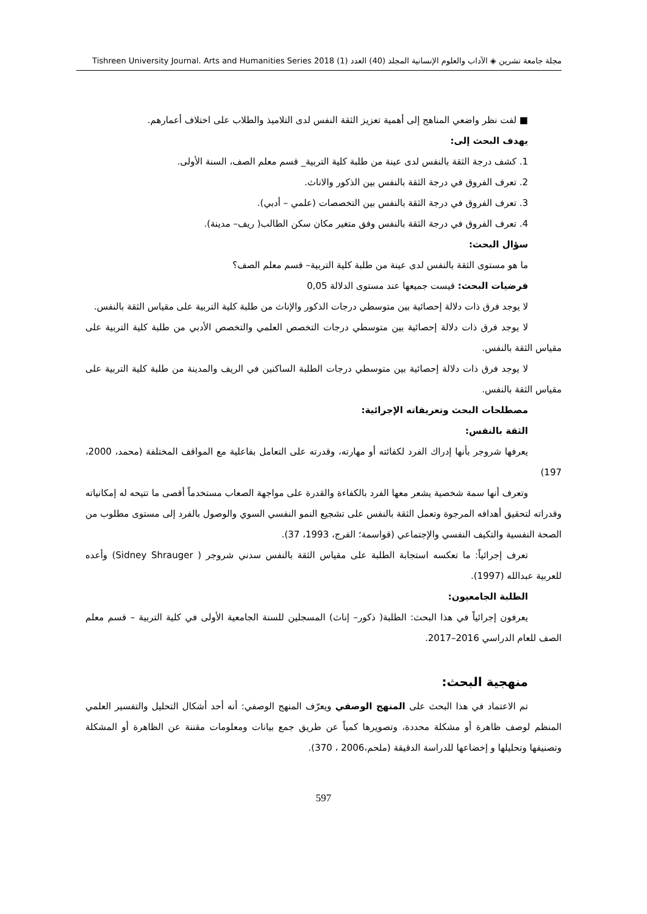مجلة جامعة تشرين ◈ الآداب والعلوم الإنسانية المجلد (40) العدد (1) Tishreen University Journal. Arts and Humanities Series 2018
■ لفت نظر واضعي المناهج إلى أهمية تعزيز الثقة النفس لدى التلاميذ والطلاب على اختلاف أعمارهم.
يهدف البحث إلى:
1. كشف درجة الثقة بالنفس لدى عينة من طلبة كلية التربية_ قسم معلم الصف، السنة الأولى.
2. تعرف الفروق في درجة الثقة بالنفس بين الذكور والاناث.
3. تعرف الفروق في درجة الثقة بالنفس بين التخصصات (علمي – أدبي).
4. تعرف الفروق في درجة الثقة بالنفس وفق متغير مكان سكن الطالب( ريف– مدينة).
سؤال البحث:
ما هو مستوى الثقة بالنفس لدى عينة من طلبة كلية التربية– قسم معلم الصف؟
فرضيات البحث: قيست جميعها عند مستوى الدلالة 0,05
لا يوجد فرق ذات دلالة إحصائية بين متوسطي درجات الذكور والإناث من طلبة كلية التربية على مقياس الثقة بالنفس.
لا يوجد فرق ذات دلالة إحصائية بين متوسطي درجات التخصص العلمي والتخصص الأدبي من طلبة كلية التربية على مقياس الثقة بالنفس.
لا يوجد فرق ذات دلالة إحصائية بين متوسطي درجات الطلبة الساكنين في الريف والمدينة من طلبة كلية التربية على مقياس الثقة بالنفس.
مصطلحات البحث وتعريفاته الإجرائية:
الثقة بالنفس:
يعرفها شروجر بأنها إدراك الفرد لكفائته أو مهارته، وقدرته على التعامل بفاعلية مع المواقف المختلفة (محمد، 2000، 197)
وتعرف أنها سمة شخصية يشعر معها الفرد بالكفاءة والقدرة على مواجهة الصعاب مستخدماً أقصى ما تتيحه له إمكانياته وقدراته لتحقيق أهدافه المرجوة وتعمل الثقة بالنفس على تشجيع النمو النفسي السوي والوصول بالفرد إلى مستوى مطلوب من الصحة النفسية والتكيف النفسي والإجتماعي (قواسمة؛ الفرج، 1993، 37).
تعرف إجرائياً: ما تعكسه استجابة الطلبة على مقياس الثقة بالنفس سدني شروجر ( Sidney Shrauger) وأعده للعربية عبدالله (1997).
الطلبة الجامعيون:
يعرفون إجرائياً في هذا البحث: الطلبة( ذكور– إناث) المسجلين للسنة الجامعية الأولى في كلية التربية – قسم معلم الصف للعام الدراسي 2016–2017.
منهجية البحث:
تم الاعتماد في هذا البحث على المنهج الوصفي ويعرّف المنهج الوصفي: أنه أحد أشكال التحليل والتفسير العلمي المنظم لوصف ظاهرة أو مشكلة محددة، وتصويرها كمياً عن طريق جمع بيانات ومعلومات مقننة عن الظاهرة أو المشكلة وتصنيفها وتحليلها و إخضاعها للدراسة الدقيقة (ملحم،2006 ، 370).
597